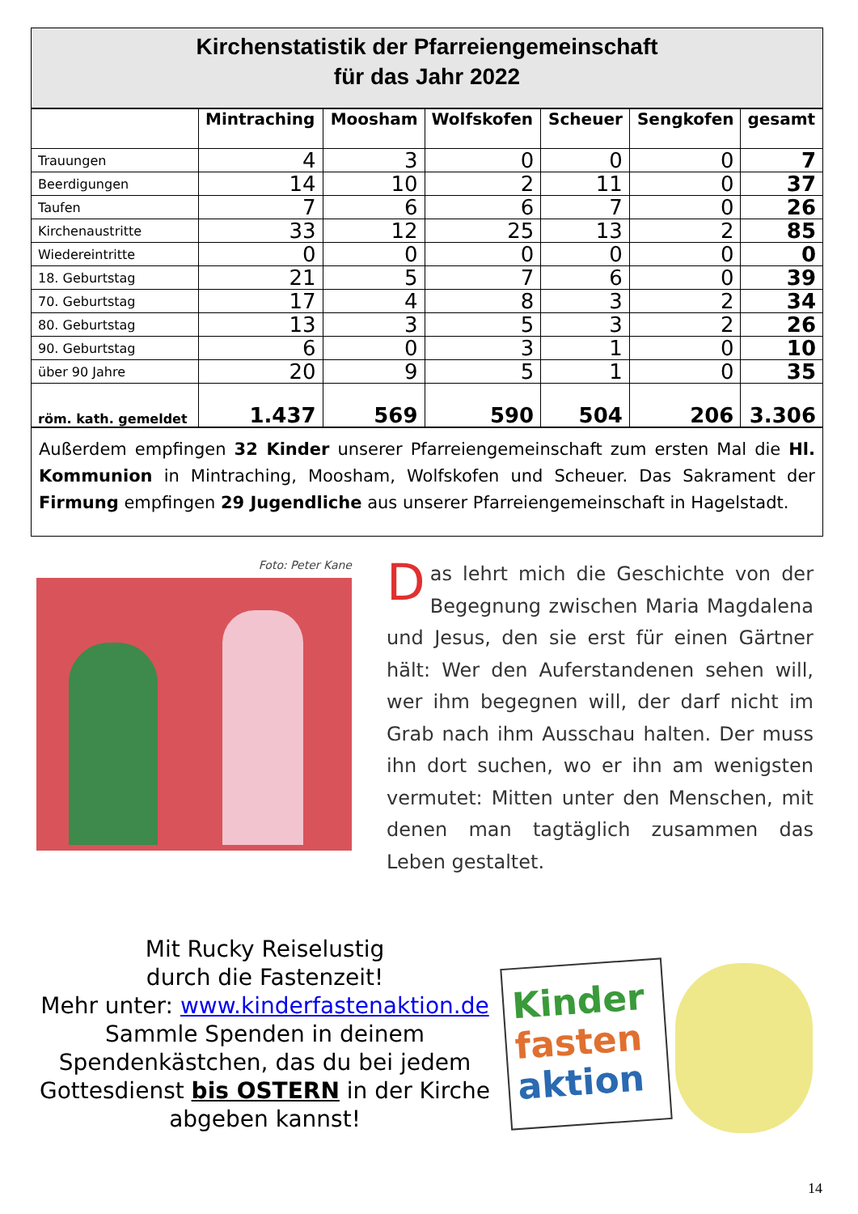Kirchenstatistik der Pfarreiengemeinschaft
für das Jahr 2022
| | Mintraching | Moosham | Wolfskofen | Scheuer | Sengkofen | gesamt |
| --- | --- | --- | --- | --- | --- | --- |
| Trauungen | 4 | 3 | 0 | 0 | 0 | 7 |
| Beerdigungen | 14 | 10 | 2 | 11 | 0 | 37 |
| Taufen | 7 | 6 | 6 | 7 | 0 | 26 |
| Kirchenaustritte | 33 | 12 | 25 | 13 | 2 | 85 |
| Wiedereintritte | 0 | 0 | 0 | 0 | 0 | 0 |
| 18. Geburtstag | 21 | 5 | 7 | 6 | 0 | 39 |
| 70. Geburtstag | 17 | 4 | 8 | 3 | 2 | 34 |
| 80. Geburtstag | 13 | 3 | 5 | 3 | 2 | 26 |
| 90. Geburtstag | 6 | 0 | 3 | 1 | 0 | 10 |
| über 90 Jahre | 20 | 9 | 5 | 1 | 0 | 35 |
| röm. kath. gemeldet | 1.437 | 569 | 590 | 504 | 206 | 3.306 |
Außerdem empfingen 32 Kinder unserer Pfarreiengemeinschaft zum ersten Mal die Hl. Kommunion in Mintraching, Moosham, Wolfskofen und Scheuer. Das Sakrament der Firmung empfingen 29 Jugendliche aus unserer Pfarreiengemeinschaft in Hagelstadt.
Foto: Peter Kane
Das lehrt mich die Geschichte von der Begegnung zwischen Maria Magdalena und Jesus, den sie erst für einen Gärtner hält: Wer den Auferstandenen sehen will, wer ihm begegnen will, der darf nicht im Grab nach ihm Ausschau halten. Der muss ihn dort suchen, wo er ihn am wenigsten vermutet: Mitten unter den Menschen, mit denen man tagtäglich zusammen das Leben gestaltet.
Mit Rucky Reiselustig
durch die Fastenzeit!
Mehr unter: www.kinderfastenaktion.de
Sammle Spenden in deinem
Spendenkästchen, das du bei jedem
Gottesdienst bis OSTERN in der Kirche
abgeben kannst!
Kinder
fasten
aktion
14